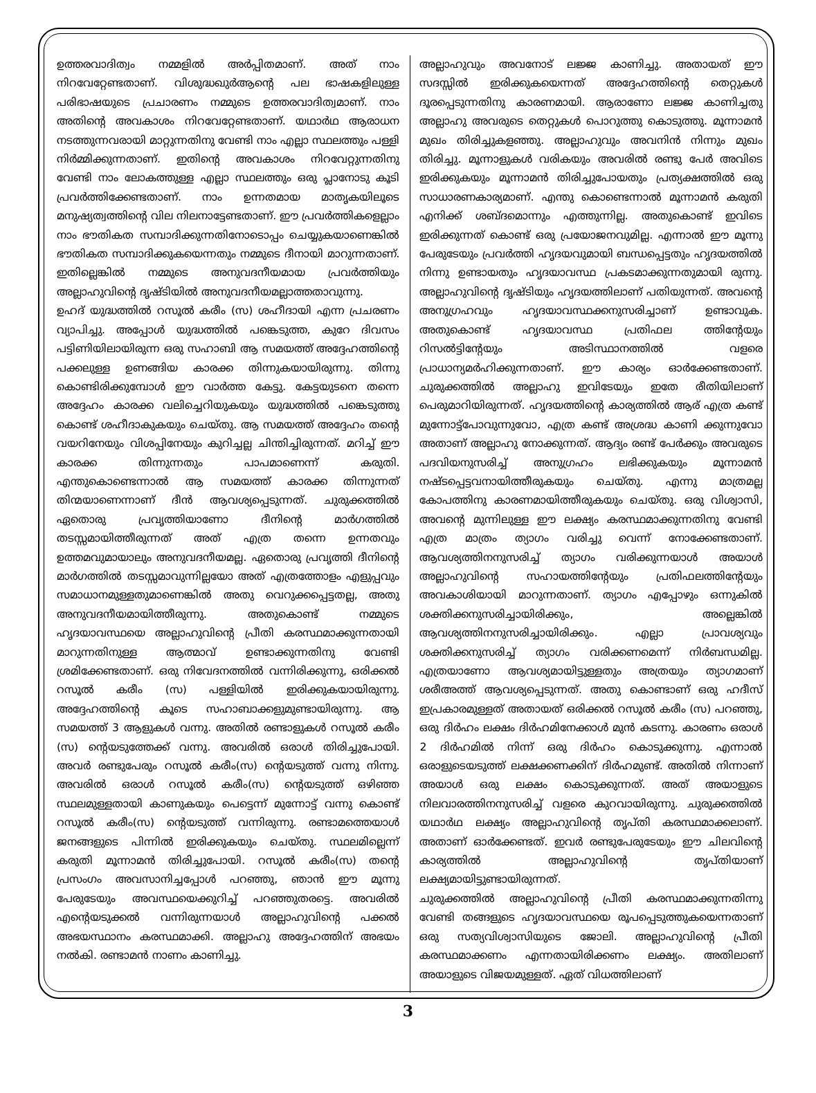ഉത്തരവാദിത്വം നമ്മളിൽ അർപ്പിതമാണ്. അത് നാം നിറവേറ്റേണ്ടതാണ്. വിശുദ്ധഖുർആന്റെ പല ഭാഷകളിലുള്ള പരിഭാഷയുടെ പ്രചാരണം നമ്മുടെ ഉത്തരവാദിത്വമാണ്. നാം അതിന്റെ അവകാശം നിറവേറ്റേണ്ടതാണ്. യഥാർഥ ആരാധന നടത്തുന്നവരായി മാറ്റുന്നതിനു വേണ്ടി നാം എല്ലാ സ്ഥലത്തും പള്ളി നിർമ്മിക്കുന്നതാണ്. ഇതിന്റെ അവകാശം നിറവേറ്റുന്നതിനു വേണ്ടി നാം ലോകത്തുള്ള എല്ലാ സ്ഥലത്തും ഒരു പ്ലാനോടു കൂടി പ്രവർത്തിക്കേണ്ടതാണ്. നാം ഉന്നതമായ മാതൃകയിലൂടെ മനുഷ്യത്വത്തിന്റെ വില നിലനാട്ടേണ്ടതാണ്. ഈ പ്രവർത്തികളെല്ലാം നാം ഭൗതികത സമ്പാദിക്കുന്നതിനോടൊപ്പം ചെയ്യുകയാണെങ്കിൽ ഭൗതികത സമ്പാദിക്കുകയെന്നതും നമ്മുടെ ദീനായി മാറുന്നതാണ്. ഇതില്ലെങ്കിൽ നമ്മുടെ അനുവദനീയമായ പ്രവർത്തിയും അല്ലാഹുവിന്റെ ദൃഷ്ടിയിൽ അനുവദനീയമല്ലാത്തതാവുന്നു.
ഉഹദ് യുദ്ധത്തിൽ റസൂൽ കരീം (സ) ശഹീദായി എന്ന പ്രചരണം വ്യാപിച്ചു. അപ്പോൾ യുദ്ധത്തിൽ പങ്കെടുത്ത, കുറേ ദിവസം പട്ടിണിയിലായിരുന്ന ഒരു സഹാബി ആ സമയത്ത് അദ്ദേഹത്തിന്റെ പക്കലുള്ള ഉണങ്ങിയ കാരക്ക തിന്നുകയായിരുന്നു. തിന്നു കൊണ്ടിരിക്കുമ്പോൾ ഈ വാർത്ത കേട്ടു. കേട്ടയുടനെ തന്നെ അദ്ദേഹം കാരക്ക വലിച്ചെറിയുകയും യുദ്ധത്തിൽ പങ്കെടുത്തു കൊണ്ട് ശഹീദാകുകയും ചെയ്തു. ആ സമയത്ത് അദ്ദേഹം തന്റെ വയറിനേയും വിശപ്പിനേയും കുറിച്ചല്ല ചിന്തിച്ചിരുന്നത്. മറിച്ച് ഈ കാരക്ക തിന്നുന്നതും പാപമാണെന്ന് കരുതി. എന്തുകൊണ്ടെന്നാൽ ആ സമയത്ത് കാരക്ക തിന്നുന്നത് തിന്മയാണെന്നാണ് ദീൻ ആവശ്യപ്പെടുന്നത്. ചുരുക്കത്തിൽ ഏതൊരു പ്രവൃത്തിയാണോ ദീനിന്റെ മാർഗത്തിൽ തടസ്സമായിത്തീരുന്നത് അത് എത്ര തന്നെ ഉന്നതവും ഉത്തമവുമായാലും അനുവദനീയമല്ല. ഏതൊരു പ്രവൃത്തി ദീനിന്റെ മാർഗത്തിൽ തടസ്സമാവുന്നില്ലയോ അത് എത്രത്തോളം എളുപ്പവും സമാധാനമുള്ളതുമാണെങ്കിൽ അതു വെറുക്കപ്പെട്ടതല്ല, അതു അനുവദനീയമായിത്തീരുന്നു. അതുകൊണ്ട് നമ്മുടെ ഹൃദയാവസ്ഥയെ അല്ലാഹുവിന്റെ പ്രീതി കരസ്ഥമാക്കുന്നതായി മാറുന്നതിനുള്ള ആത്മാവ് ഉണ്ടാക്കുന്നതിനു വേണ്ടി ശ്രമിക്കേണ്ടതാണ്. ഒരു നിവേദനത്തിൽ വന്നിരിക്കുന്നു, ഒരിക്കൽ റസൂൽ കരീം (സ) പള്ളിയിൽ ഇരിക്കുകയായിരുന്നു. അദ്ദേഹത്തിന്റെ കൂടെ സഹാബാക്കളുമുണ്ടായിരുന്നു. ആ സമയത്ത് 3 ആളുകൾ വന്നു. അതിൽ രണ്ടാളുകൾ റസൂൽ കരീം (സ) ന്റെയടുത്തേക്ക് വന്നു. അവരിൽ ഒരാൾ തിരിച്ചുപോയി. അവർ രണ്ടുപേരും റസൂൽ കരീം(സ) ന്റെയടുത്ത് വന്നു നിന്നു. അവരിൽ ഒരാൾ റസൂൽ കരീം(സ) ന്റെയടുത്ത് ഒഴിഞ്ഞ സ്ഥലമുള്ളതായി കാണുകയും പെട്ടെന്ന് മുന്നോട്ട് വന്നു കൊണ്ട് റസൂൽ കരീം(സ) ന്റെയടുത്ത് വന്നിരുന്നു. രണ്ടാമത്തെയാൾ ജനങ്ങളുടെ പിന്നിൽ ഇരിക്കുകയും ചെയ്തു. സ്ഥലമില്ലെന്ന് കരുതി മൂന്നാമൻ തിരിച്ചുപോയി. റസൂൽ കരീം(സ) തന്റെ പ്രസംഗം അവസാനിച്ചപ്പോൾ പറഞ്ഞു, ഞാൻ ഈ മൂന്നു പേരുടേയും അവസ്ഥയെക്കുറിച്ച് പറഞ്ഞുതരട്ടെ. അവരിൽ എന്റെയടുക്കൽ വന്നിരുന്നയാൾ അല്ലാഹുവിന്റെ പക്കൽ അഭയസ്ഥാനം കരസ്ഥമാക്കി. അല്ലാഹു അദ്ദേഹത്തിന് അഭയം നൽകി. രണ്ടാമൻ നാണം കാണിച്ചു.
അല്ലാഹുവും അവനോട് ലജ്ജ കാണിച്ചു. അതായത് ഈ സദസ്സിൽ ഇരിക്കുകയെന്നത് അദ്ദേഹത്തിന്റെ തെറ്റുകൾ ദൂരപ്പെടുന്നതിനു കാരണമായി. ആരാണോ ലജ്ജ കാണിച്ചതു അല്ലാഹു അവരുടെ തെറ്റുകൾ പൊറുത്തു കൊടുത്തു. മൂന്നാമൻ മുഖം തിരിച്ചുകളഞ്ഞു. അല്ലാഹുവും അവനിൻ നിന്നും മുഖം തിരിച്ചു. മൂന്നാളുകൾ വരികയും അവരിൽ രണ്ടു പേർ അവിടെ ഇരിക്കുകയും മൂന്നാമൻ തിരിച്ചുപോയതും പ്രത്യക്ഷത്തിൽ ഒരു സാധാരണകാര്യമാണ്. എന്തു കൊണ്ടെന്നാൽ മൂന്നാമൻ കരുതി എനിക്ക് ശബ്ദമൊന്നും എത്തുന്നില്ല. അതുകൊണ്ട് ഇവിടെ ഇരിക്കുന്നത് കൊണ്ട് ഒരു പ്രയോജനവുമില്ല. എന്നാൽ ഈ മൂന്നു പേരുടേയും പ്രവർത്തി ഹൃദയവുമായി ബന്ധപ്പെട്ടതും ഹൃദയത്തിൽ നിന്നു ഉണ്ടായതും ഹൃദയാവസ്ഥ പ്രകടമാക്കുന്നതുമായി രുന്നു. അല്ലാഹുവിന്റെ ദൃഷ്ടിയും ഹൃദയത്തിലാണ് പതിയുന്നത്. അവന്റെ അനുഗ്രഹവും ഹൃദയാവസ്ഥക്കനുസരിച്ചാണ് ഉണ്ടാവുക. അതുകൊണ്ട് ഹൃദയാവസ്ഥ പ്രതിഫല ത്തിന്റേയും റിസൽട്ടിന്റേയും അടിസ്ഥാനത്തിൽ വളരെ പ്രാധാന്യമർഹിക്കുന്നതാണ്. ഈ കാര്യം ഓർക്കേണ്ടതാണ്. ചുരുക്കത്തിൽ അല്ലാഹു ഇവിടേയും ഇതേ രീതിയിലാണ് പെരുമാറിയിരുന്നത്. ഹൃദയത്തിന്റെ കാര്യത്തിൽ ആര് എത്ര കണ്ട് മുന്നോട്ട്പോവുന്നുവോ, എത്ര കണ്ട് അശ്രദ്ധ കാണി ക്കുന്നുവോ അതാണ് അല്ലാഹു നോക്കുന്നത്. ആദ്യം രണ്ട് പേർക്കും അവരുടെ പദവിയനുസരിച്ച് അനുഗ്രഹം ലഭിക്കുകയും മൂന്നാമൻ നഷ്ടപ്പെട്ടവനായിത്തീരുകയും ചെയ്തു. എന്നു മാത്രമല്ല കോപത്തിനു കാരണമായിത്തീരുകയും ചെയ്തു. ഒരു വിശ്വാസി, അവന്റെ മുന്നിലുള്ള ഈ ലക്ഷ്യം കരസ്ഥമാക്കുന്നതിനു വേണ്ടി എത്ര മാത്രം ത്യാഗം വരിച്ചു വെന്ന് നോക്കേണ്ടതാണ്. ആവശ്യത്തിനനുസരിച്ച് ത്യാഗം വരിക്കുന്നയാൾ അയാൾ അല്ലാഹുവിന്റെ സഹായത്തിന്റേയും പ്രതിഫലത്തിന്റേയും അവകാശിയായി മാറുന്നതാണ്. ത്യാഗം എപ്പോഴും ഒന്നുകിൽ ശക്തിക്കനുസരിച്ചായിരിക്കും, അല്ലെങ്കിൽ ആവശ്യത്തിനനുസരിച്ചായിരിക്കും. എല്ലാ പ്രാവശ്യവും ശക്തിക്കനുസരിച്ച് ത്യാഗം വരിക്കണമെന്ന് നിർബന്ധമില്ല. എത്രയാണോ ആവശ്യമായിട്ടുള്ളതും അത്രയും ത്യാഗമാണ് ശരീഅത്ത് ആവശ്യപ്പെടുന്നത്. അതു കൊണ്ടാണ് ഒരു ഹദീസ് ഇപ്രകാരമുള്ളത് അതായത് ഒരിക്കൽ റസൂൽ കരീം (സ) പറഞ്ഞു, ഒരു ദിർഹം ലക്ഷം ദിർഹമിനേക്കാൾ മുൻ കടന്നു. കാരണം ഒരാൾ 2 ദിർഹമിൽ നിന്ന് ഒരു ദിർഹം കൊടുക്കുന്നു. എന്നാൽ ഒരാളുടെയടുത്ത് ലക്ഷക്കണക്കിന് ദിർഹമുണ്ട്. അതിൽ നിന്നാണ് അയാൾ ഒരു ലക്ഷം കൊടുക്കുന്നത്. അത് അയാളുടെ നിലവാരത്തിനനുസരിച്ച് വളരെ കുറവായിരുന്നു. ചുരുക്കത്തിൽ യഥാർഥ ലക്ഷ്യം അല്ലാഹുവിന്റെ തൃപ്തി കരസ്ഥമാക്കലാണ്. അതാണ് ഓർക്കേണ്ടത്. ഇവർ രണ്ടുപേരുടേയും ഈ ചിലവിന്റെ കാര്യത്തിൽ അല്ലാഹുവിന്റെ തൃപ്തിയാണ് ലക്ഷ്യമായിട്ടുണ്ടായിരുന്നത്.
ചുരുക്കത്തിൽ അല്ലാഹുവിന്റെ പ്രീതി കരസ്ഥമാക്കുന്നതിന്നു വേണ്ടി തങ്ങളുടെ ഹൃദയാവസ്ഥയെ രൂപപ്പെടുത്തുകയെന്നതാണ് ഒരു സത്യവിശ്വാസിയുടെ ജോലി. അല്ലാഹുവിന്റെ പ്രീതി കരസ്ഥമാക്കണം എന്നതായിരിക്കണം ലക്ഷ്യം. അതിലാണ് അയാളുടെ വിജയമുള്ളത്. ഏത് വിധത്തിലാണ്
3